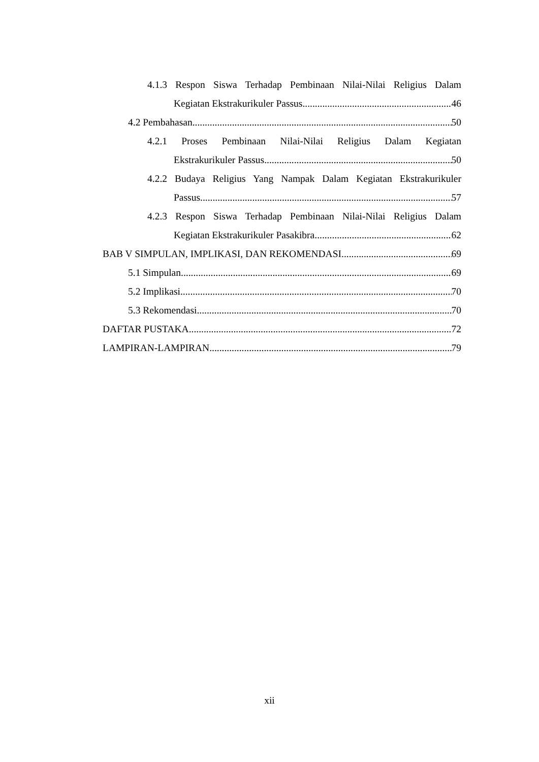4.1.3 Respon Siswa Terhadap Pembinaan Nilai-Nilai Religius Dalam
Kegiatan Ekstrakurikuler Passus 46
4.2 Pembahasan 50
4.2.1 Proses Pembinaan Nilai-Nilai Religius Dalam Kegiatan
Ekstrakurikuler Passus 50
4.2.2 Budaya Religius Yang Nampak Dalam Kegiatan Ekstrakurikuler
Passus 57
4.2.3 Respon Siswa Terhadap Pembinaan Nilai-Nilai Religius Dalam
Kegiatan Ekstrakurikuler Pasakibra 62
BAB V SIMPULAN, IMPLIKASI, DAN REKOMENDASI 69
5.1 Simpulan 69
5.2 Implikasi 70
5.3 Rekomendasi 70
DAFTAR PUSTAKA 72
LAMPIRAN-LAMPIRAN 79
xii